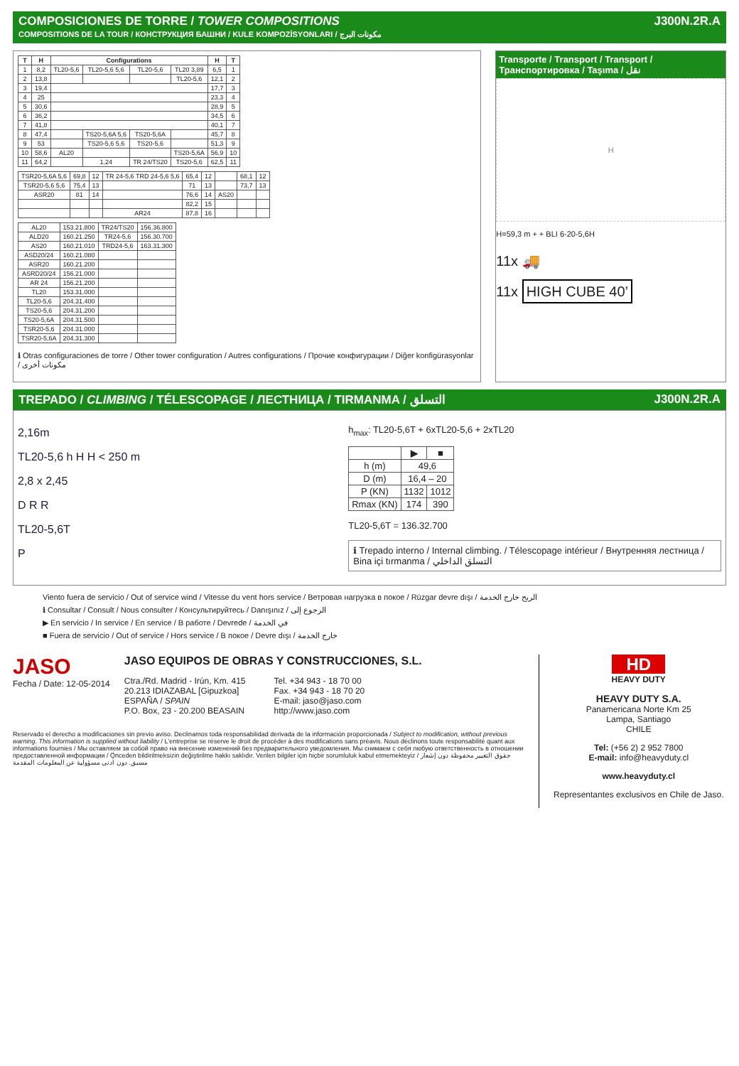COMPOSICIONES DE TORRE / TOWER COMPOSITIONS
COMPOSITIONS DE LA TOUR / КОНСТРУКЦИЯ БАШНИ / KULE KOMPOZİSYONLARI / مكونات البرج
J300N.2R.A
| T | H | Configurations | | | | H | T |
| --- | --- | --- | --- | --- | --- | --- | --- |
| 1 | 8,2 | TL20-5,6 | TL20-5,6 5,6 | TL20-5,6 | TL20 3,89 | 6,5 | 1 |
| 2 | 13,8 | | | | TL20-5,6 | 12,1 | 2 |
| 3 | 19,4 | | | | | 17,7 | 3 |
| 4 | 25 | | | | | 23,3 | 4 |
| 5 | 30,6 | | | | | 28,9 | 5 |
| 6 | 36,2 | | | | | 34,5 | 6 |
| 7 | 41,8 | | | | | 40,1 | 7 |
| 8 | 47,4 | | TS20-5,6A 5,6 | TS20-5,6A | | 45,7 | 8 |
| 9 | 53 | | TS20-5,6 5,6 | TS20-5,6 | | 51,3 | 9 |
| 10 | 58,6 | AL20 | | | TS20-5,6A | 56,9 | 10 |
| 11 | 64,2 | | 1,24 | TR 24/TS20 | TS20-5,6 | 62,5 | 11 |
| TSR20-5,6A 5,6 | 69,8 | 12 | TR 24-5,6 TRD 24-5,6 5,6 | 65,4 | 12 | | 68,1 | 12 |
| TSR20-5,6 5,6 | 75,4 | 13 | | 71 | 13 | | 73,7 | 13 |
| ASR20 | 81 | 14 | | 76,6 | 14 | AS20 | | |
| | | | | 82,2 | 15 | | | |
| | | | AR24 | 87,8 | 16 | | | |
| AL20 | 153.21.800 | TR24/TS20 | 156.36.800 |
| ALD20 | 160.21.250 | TR24-5,6 | 156.30.700 |
| AS20 | 160.21.010 | TRD24-5,6 | 163.31.300 |
| ASD20/24 | 160.21.080 | | |
| ASR20 | 160.21.200 | | |
| ASRD20/24 | 156.21.000 | | |
| AR 24 | 156.21.200 | | |
| TL20 | 153.31.000 | | |
| TL20-5,6 | 204.31.400 | | |
| TS20-5,6 | 204.31.200 | | |
| TS20-5,6A | 204.31.500 | | |
| TSR20-5,6 | 204.31.000 | | |
| TSR20-5,6A | 204.31.300 | | |
ℹ Otras configuraciones de torre / Other tower configuration / Autres configurations / Прочие конфигурации / Diğer konfigürasyonlar / مكونات أخرى
Transporte / Transport / Transport / Транспортировка / Taşıma / نقل
H
H=59,3 m + + BLI 6-20-5,6H
11x 🚚
11x HIGH CUBE 40’
TREPADO / CLIMBING / TÉLESCOPAGE / ЛЕСТНИЦА / TIRMANMA / التسلق
J300N.2R.A
2,16m
TL20-5,6 h H H < 250 m
2,8 x 2,45
D R R
TL20-5,6T
P
h<sub>max</sub>: TL20-5,6T + 6xTL20-5,6 + 2xTL20
| | ▶ | ■ |
| --- | --- | --- |
| h (m) | 49,6 | |
| D (m) | 16,4 – 20 | |
| P (KN) | 1132 | 1012 |
| Rmax (KN) | 174 | 390 |
TL20-5,6T = 136.32.700
ℹ Trepado interno / Internal climbing. / Télescopage intérieur / Внутренняя лестница / Bina içi tırmanma / التسلق الداخلي
Viento fuera de servicio / Out of service wind / Vitesse du vent hors service / Ветровая нагрузка в покое / Rüzgar devre dışı / الريح خارج الخدمة
ℹ Consultar / Consult / Nous consulter / Консультируйтесь / Danışınız / الرجوع إلى
▶ En servicio / In service / En service / В работе / Devrede / في الخدمة
■ Fuera de servicio / Out of service / Hors service / В покое / Devre dışı / خارج الخدمة
JASO
Fecha / Date: 12-05-2014
JASO EQUIPOS DE OBRAS Y CONSTRUCCIONES, S.L.
Ctra./Rd. Madrid - Irún, Km. 415
20.213 IDIAZABAL [Gipuzkoa]
ESPAÑA / SPAIN
P.O. Box, 23 - 20.200 BEASAIN
Tel. +34 943 - 18 70 00
Fax. +34 943 - 18 70 20
E-mail: jaso@jaso.com
http://www.jaso.com
Reservado el derecho a modificaciones sin previo aviso. Declinamos toda responsabilidad derivada de la información proporcionada / Subject to modification, without previous warning. This information is supplied without liability / L'entreprise se réserve le droit de procéder à des modifications sans préavis. Nous déclinons toute responsabilité quant aux informations fournies / Мы оставляем за собой право на внесение изменений без предварительного уведомления. Мы снимаем с себя любую ответственность в отношении предоставленной информации / Önceden bildirilmeksizin değiştirilme hakkı saklıdır. Verilen bilgiler için hiçbir sorumluluk kabul etmemekteyiz / حقوق التغيير محفوظة دون إشعار مسبق. دون أدنى مسؤولية عن المعلومات المقدمة
HD
HEAVY DUTY
HEAVY DUTY S.A.
Panamericana Norte Km 25
Lampa, Santiago
CHILE
Tel: (+56 2) 2 952 7800
E-mail: info@heavyduty.cl
www.heavyduty.cl
Representantes exclusivos en Chile de Jaso.